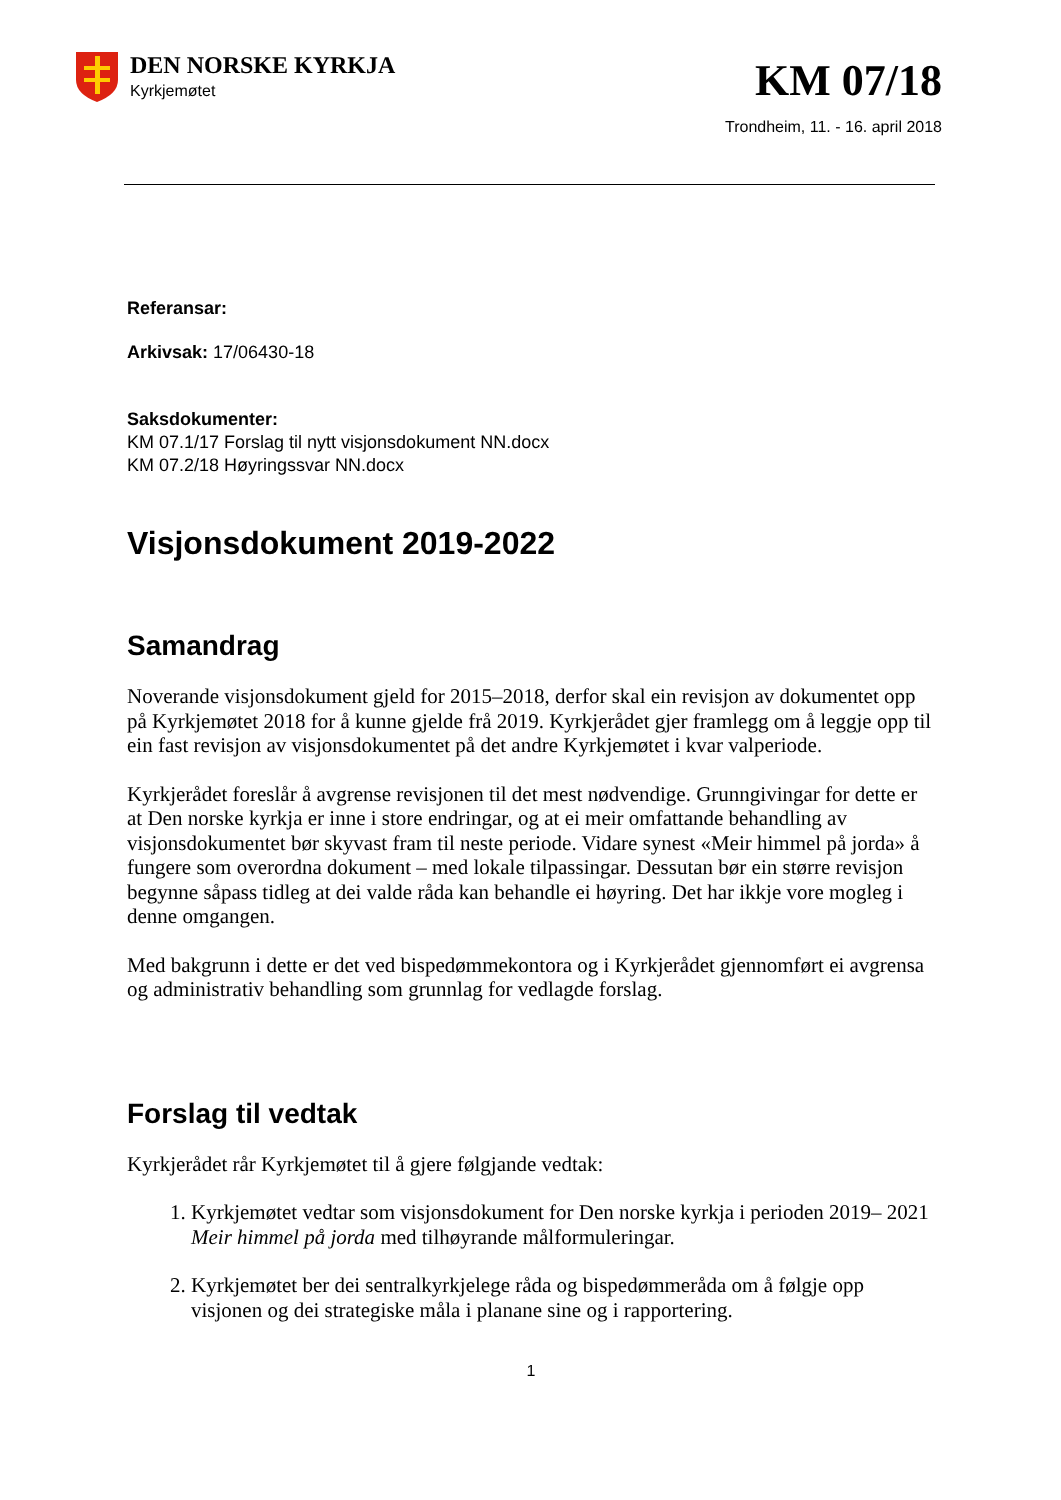DEN NORSKE KYRKJA
Kyrkjemøtet
KM 07/18
Trondheim, 11. - 16. april 2018
Referansar:
Arkivsak: 17/06430-18
Saksdokumenter:
KM 07.1/17 Forslag til nytt visjonsdokument NN.docx
KM 07.2/18 Høyringssvar NN.docx
Visjonsdokument 2019-2022
Samandrag
Noverande visjonsdokument gjeld for 2015–2018, derfor skal ein revisjon av dokumentet opp på Kyrkjemøtet 2018 for å kunne gjelde frå 2019. Kyrkjerådet gjer framlegg om å leggje opp til ein fast revisjon av visjonsdokumentet på det andre Kyrkjemøtet i kvar valperiode.
Kyrkjerådet foreslår å avgrense revisjonen til det mest nødvendige. Grunngivingar for dette er at Den norske kyrkja er inne i store endringar, og at ei meir omfattande behandling av visjonsdokumentet bør skyvast fram til neste periode. Vidare synest «Meir himmel på jorda» å fungere som overordna dokument – med lokale tilpassingar. Dessutan bør ein større revisjon begynne såpass tidleg at dei valde råda kan behandle ei høyring. Det har ikkje vore mogleg i denne omgangen.
Med bakgrunn i dette er det ved bispedømmekontora og i Kyrkjerådet gjennomført ei avgrensa og administrativ behandling som grunnlag for vedlagde forslag.
Forslag til vedtak
Kyrkjerådet rår Kyrkjemøtet til å gjere følgjande vedtak:
1. Kyrkjemøtet vedtar som visjonsdokument for Den norske kyrkja i perioden 2019– 2021 Meir himmel på jorda med tilhøyrande målformuleringar.
2. Kyrkjemøtet ber dei sentralkyrkjelege råda og bispedømmeråda om å følgje opp visjonen og dei strategiske måla i planane sine og i rapportering.
1